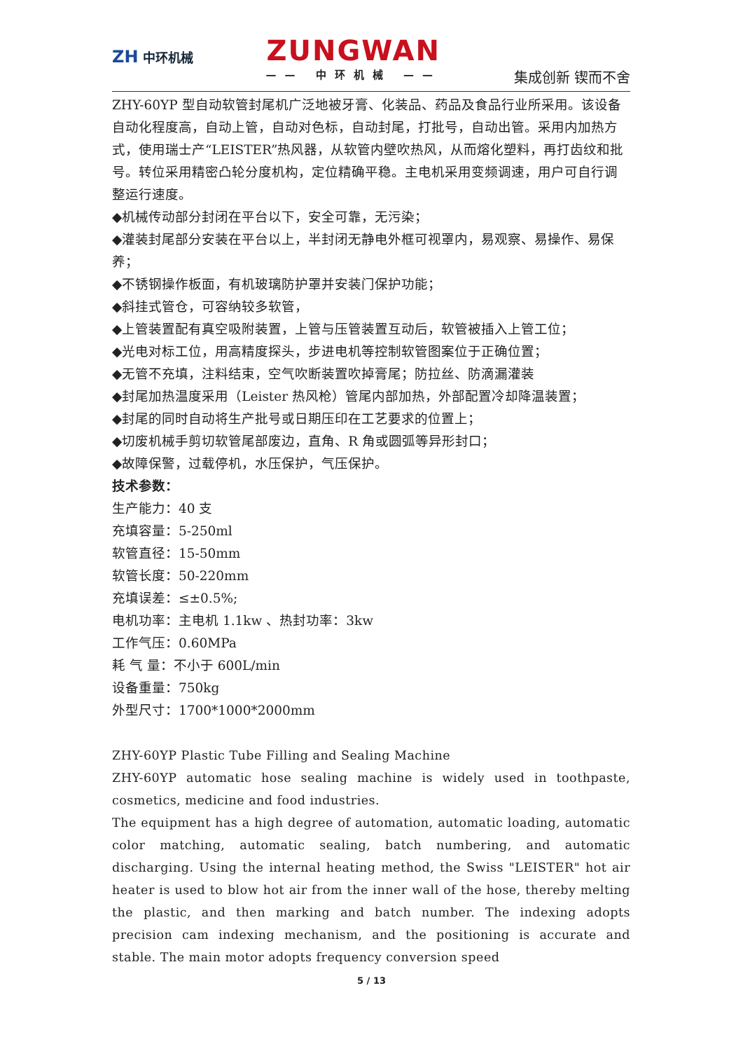ZH 中环机械
ZUNGWAN
—— 中环机械 ——
集成创新 锲而不舍
ZHY-60YP 型自动软管封尾机广泛地被牙膏、化装品、药品及食品行业所采用。该设备自动化程度高，自动上管，自动对色标，自动封尾，打批号，自动出管。采用内加热方式，使用瑞士产“LEISTER”热风器，从软管内壁吹热风，从而熔化塑料，再打齿纹和批号。转位采用精密凸轮分度机构，定位精确平稳。主电机采用变频调速，用户可自行调整运行速度。
◆机械传动部分封闭在平台以下，安全可靠，无污染；
◆灌装封尾部分安装在平台以上，半封闭无静电外框可视罩内，易观察、易操作、易保养；
◆不锈钢操作板面，有机玻璃防护罩并安装门保护功能；
◆斜挂式管仓，可容纳较多软管，
◆上管装置配有真空吸附装置，上管与压管装置互动后，软管被插入上管工位；
◆光电对标工位，用高精度探头，步进电机等控制软管图案位于正确位置；
◆无管不充填，注料结束，空气吹断装置吹掉膏尾；防拉丝、防滴漏灌装
◆封尾加热温度采用（Leister 热风枪）管尾内部加热，外部配置冷却降温装置；
◆封尾的同时自动将生产批号或日期压印在工艺要求的位置上；
◆切废机械手剪切软管尾部废边，直角、R 角或圆弧等异形封口；
◆故障保警，过载停机，水压保护，气压保护。
技术参数：
生产能力：40 支
充填容量：5-250ml
软管直径：15-50mm
软管长度：50-220mm
充填误差：≤±0.5%;
电机功率：主电机 1.1kw 、热封功率：3kw
工作气压：0.60MPa
耗 气 量：不小于 600L/min
设备重量：750kg
外型尺寸：1700*1000*2000mm
ZHY-60YP Plastic Tube Filling and Sealing Machine
ZHY-60YP automatic hose sealing machine is widely used in toothpaste, cosmetics, medicine and food industries.
The equipment has a high degree of automation, automatic loading, automatic color matching, automatic sealing, batch numbering, and automatic discharging. Using the internal heating method, the Swiss "LEISTER" hot air heater is used to blow hot air from the inner wall of the hose, thereby melting the plastic, and then marking and batch number. The indexing adopts precision cam indexing mechanism, and the positioning is accurate and stable. The main motor adopts frequency conversion speed
5 / 13